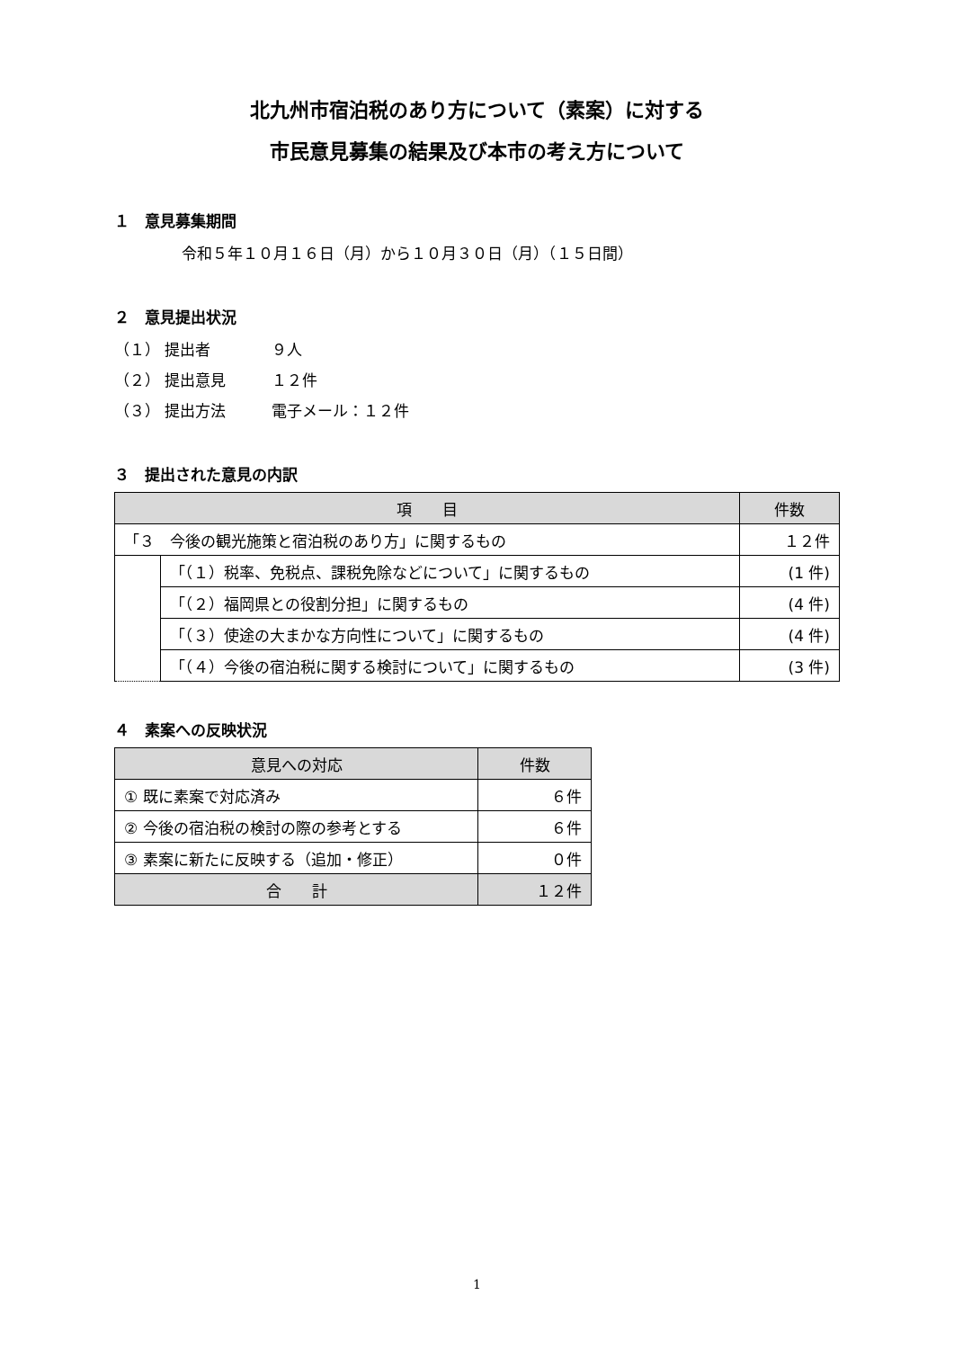北九州市宿泊税のあり方について（素案）に対する
市民意見募集の結果及び本市の考え方について
１　意見募集期間
令和５年１０月１６日（月）から１０月３０日（月）（１５日間）
２　意見提出状況
（１） 提出者　　　　９人
（２） 提出意見　　　１２件
（３） 提出方法　　　電子メール：１２件
３　提出された意見の内訳
| 項 目 | | 件数 |
| --- | --- | --- |
| 「３ 今後の観光施策と宿泊税のあり方」に関するもの | | １２件 |
| | 「（１）税率、免税点、課税免除などについて」に関するもの | (1 件) |
| | 「（２）福岡県との役割分担」に関するもの | (4 件) |
| | 「（３）使途の大まかな方向性について」に関するもの | (4 件) |
| | 「（４）今後の宿泊税に関する検討について」に関するもの | (3 件) |
４　素案への反映状況
| 意見への対応 | 件数 |
| --- | --- |
| ① 既に素案で対応済み | ６件 |
| ② 今後の宿泊税の検討の際の参考とする | ６件 |
| ③ 素案に新たに反映する（追加・修正） | ０件 |
| 合 計 | １２件 |
1